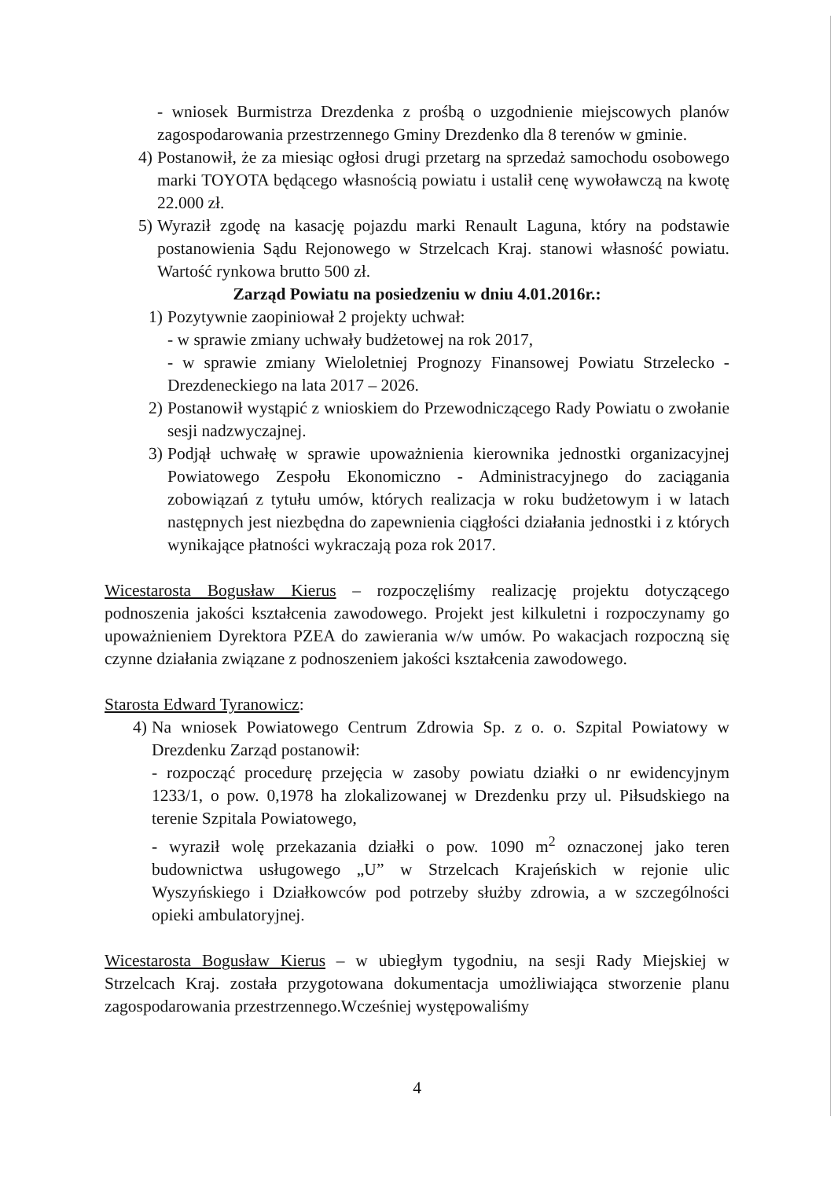- wniosek Burmistrza Drezdenka z prośbą o uzgodnienie miejscowych planów zagospodarowania przestrzennego Gminy Drezdenko dla 8 terenów w gminie.
4) Postanowił, że za miesiąc ogłosi drugi przetarg na sprzedaż samochodu osobowego marki TOYOTA będącego własnością powiatu i ustalił cenę wywoławczą na kwotę 22.000 zł.
5) Wyraził zgodę na kasację pojazdu marki Renault Laguna, który na podstawie postanowienia Sądu Rejonowego w Strzelcach Kraj. stanowi własność powiatu. Wartość rynkowa brutto 500 zł.
Zarząd Powiatu na posiedzeniu w dniu 4.01.2016r.:
1) Pozytywnie zaopiniował 2 projekty uchwał:
- w sprawie zmiany uchwały budżetowej na rok 2017,
- w sprawie zmiany Wieloletniej Prognozy Finansowej Powiatu Strzelecko -Drezdeneckiego na lata 2017 – 2026.
2) Postanowił wystąpić z wnioskiem do Przewodniczącego Rady Powiatu o zwołanie sesji nadzwyczajnej.
3) Podjął uchwałę w sprawie upoważnienia kierownika jednostki organizacyjnej Powiatowego Zespołu Ekonomiczno - Administracyjnego do zaciągania zobowiązań z tytułu umów, których realizacja w roku budżetowym i w latach następnych jest niezbędna do zapewnienia ciągłości działania jednostki i z których wynikające płatności wykraczają poza rok 2017.
Wicestarosta Bogusław Kierus – rozpoczęliśmy realizację projektu dotyczącego podnoszenia jakości kształcenia zawodowego. Projekt jest kilkuletni i rozpoczynamy go upoważnieniem Dyrektora PZEA do zawierania w/w umów. Po wakacjach rozpoczną się czynne działania związane z podnoszeniem jakości kształcenia zawodowego.
Starosta Edward Tyranowicz:
4) Na wniosek Powiatowego Centrum Zdrowia Sp. z o. o. Szpital Powiatowy w Drezdenku Zarząd postanowił:
- rozpocząć procedurę przejęcia w zasoby powiatu działki o nr ewidencyjnym 1233/1, o pow. 0,1978 ha zlokalizowanej w Drezdenku przy ul. Piłsudskiego na terenie Szpitala Powiatowego,
- wyraził wolę przekazania działki o pow. 1090 m<sup>2</sup> oznaczonej jako teren budownictwa usługowego „U” w Strzelcach Krajeńskich w rejonie ulic Wyszyńskiego i Działkowców pod potrzeby służby zdrowia, a w szczególności opieki ambulatoryjnej.
Wicestarosta Bogusław Kierus – w ubiegłym tygodniu, na sesji Rady Miejskiej w Strzelcach Kraj. została przygotowana dokumentacja umożliwiająca stworzenie planu zagospodarowania przestrzennego.Wcześniej występowaliśmy
4